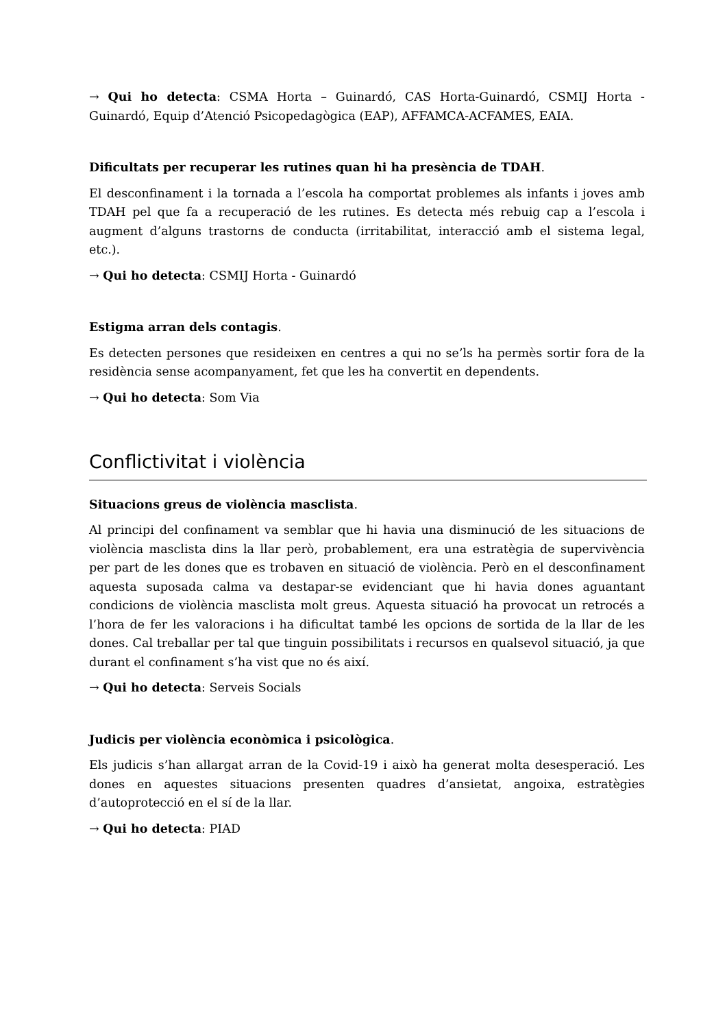→ Qui ho detecta: CSMA Horta – Guinardó, CAS Horta-Guinardó, CSMIJ Horta - Guinardó, Equip d’Atenció Psicopedagògica (EAP), AFFAMCA-ACFAMES, EAIA.
Dificultats per recuperar les rutines quan hi ha presència de TDAH.
El desconfinament i la tornada a l’escola ha comportat problemes als infants i joves amb TDAH pel que fa a recuperació de les rutines. Es detecta més rebuig cap a l’escola i augment d’alguns trastorns de conducta (irritabilitat, interacció amb el sistema legal, etc.).
→ Qui ho detecta: CSMIJ Horta - Guinardó
Estigma arran dels contagis.
Es detecten persones que resideixen en centres a qui no se’ls ha permès sortir fora de la residència sense acompanyament, fet que les ha convertit en dependents.
→ Qui ho detecta: Som Via
Conflictivitat i violència
Situacions greus de violència masclista.
Al principi del confinament va semblar que hi havia una disminució de les situacions de violència masclista dins la llar però, probablement, era una estratègia de supervivència per part de les dones que es trobaven en situació de violència. Però en el desconfinament aquesta suposada calma va destapar-se evidenciant que hi havia dones aguantant condicions de violència masclista molt greus. Aquesta situació ha provocat un retrocés a l’hora de fer les valoracions i ha dificultat també les opcions de sortida de la llar de les dones. Cal treballar per tal que tinguin possibilitats i recursos en qualsevol situació, ja que durant el confinament s’ha vist que no és així.
→ Qui ho detecta: Serveis Socials
Judicis per violència econòmica i psicològica.
Els judicis s’han allargat arran de la Covid-19 i això ha generat molta desesperació. Les dones en aquestes situacions presenten quadres d’ansietat, angoixa, estratègies d’autoprotecció en el sí de la llar.
→ Qui ho detecta: PIAD